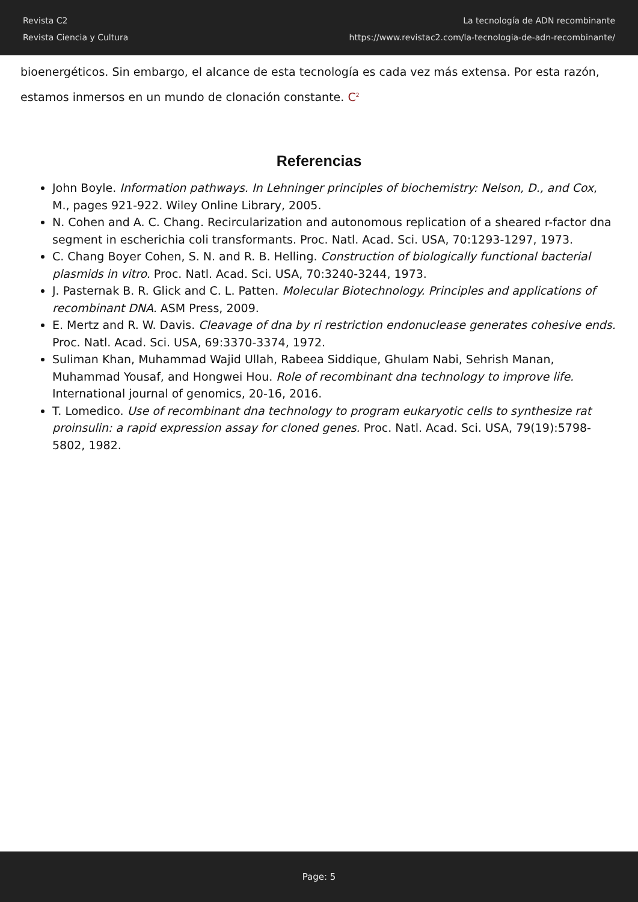Revista C2
Revista Ciencia y Cultura
La tecnología de ADN recombinante
https://www.revistac2.com/la-tecnologia-de-adn-recombinante/
bioenergéticos. Sin embargo, el alcance de esta tecnología es cada vez más extensa. Por esta razón, estamos inmersos en un mundo de clonación constante. C<sup>2</sup>
Referencias
John Boyle. Information pathways. In Lehninger principles of biochemistry: Nelson, D., and Cox, M., pages 921-922. Wiley Online Library, 2005.
N. Cohen and A. C. Chang. Recircularization and autonomous replication of a sheared r-factor dna segment in escherichia coli transformants. Proc. Natl. Acad. Sci. USA, 70:1293-1297, 1973.
C. Chang Boyer Cohen, S. N. and R. B. Helling. Construction of biologically functional bacterial plasmids in vitro. Proc. Natl. Acad. Sci. USA, 70:3240-3244, 1973.
J. Pasternak B. R. Glick and C. L. Patten. Molecular Biotechnology. Principles and applications of recombinant DNA. ASM Press, 2009.
E. Mertz and R. W. Davis. Cleavage of dna by ri restriction endonuclease generates cohesive ends. Proc. Natl. Acad. Sci. USA, 69:3370-3374, 1972.
Suliman Khan, Muhammad Wajid Ullah, Rabeea Siddique, Ghulam Nabi, Sehrish Manan, Muhammad Yousaf, and Hongwei Hou. Role of recombinant dna technology to improve life. International journal of genomics, 20-16, 2016.
T. Lomedico. Use of recombinant dna technology to program eukaryotic cells to synthesize rat proinsulin: a rapid expression assay for cloned genes. Proc. Natl. Acad. Sci. USA, 79(19):5798-5802, 1982.
Page: 5